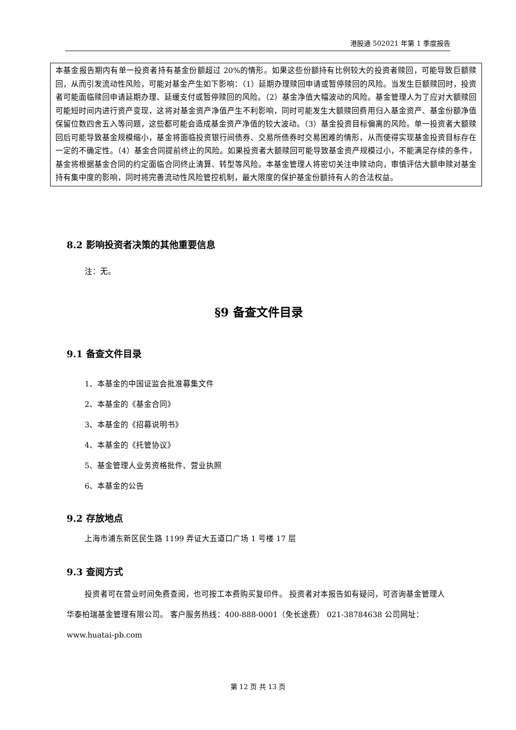港股通 502021 年第 1 季度报告
本基金报告期内有单一投资者持有基金份额超过 20%的情形。如果这些份额持有比例较大的投资者赎回，可能导致巨额赎回，从而引发流动性风险，可能对基金产生如下影响：（1）延期办理赎回申请或暂停赎回的风险。当发生巨额赎回时，投资者可能面临赎回申请延期办理、延缓支付或暂停赎回的风险。（2）基金净值大幅波动的风险。基金管理人为了应对大额赎回可能短时间内进行资产变现，这将对基金资产净值产生不利影响，同时可能发生大额赎回费用归入基金资产、基金份额净值保留位数四舍五入等问题，这些都可能会造成基金资产净值的较大波动。（3）基金投资目标偏离的风险。单一投资者大额赎回后可能导致基金规模缩小，基金将面临投资银行间债券、交易所债券时交易困难的情形，从而使得实现基金投资目标存在一定的不确定性。（4）基金合同提前终止的风险。如果投资者大额赎回可能导致基金资产规模过小，不能满足存续的条件，基金将根据基金合同的约定面临合同终止清算、转型等风险。本基金管理人将密切关注申赎动向，审慎评估大额申赎对基金持有集中度的影响，同时将完善流动性风险管控机制，最大限度的保护基金份额持有人的合法权益。
8.2 影响投资者决策的其他重要信息
注：无。
§9 备查文件目录
9.1 备查文件目录
1、本基金的中国证监会批准募集文件
2、本基金的《基金合同》
3、本基金的《招募说明书》
4、本基金的《托管协议》
5、基金管理人业务资格批件、营业执照
6、本基金的公告
9.2 存放地点
上海市浦东新区民生路 1199 弄证大五道口广场 1 号楼 17 层
9.3 查阅方式
投资者可在营业时间免费查阅，也可按工本费购买复印件。 投资者对本报告如有疑问，可咨询基金管理人华泰柏瑞基金管理有限公司。 客户服务热线：400-888-0001（免长途费） 021-38784638 公司网址：www.huatai-pb.com
第 12 页 共 13 页